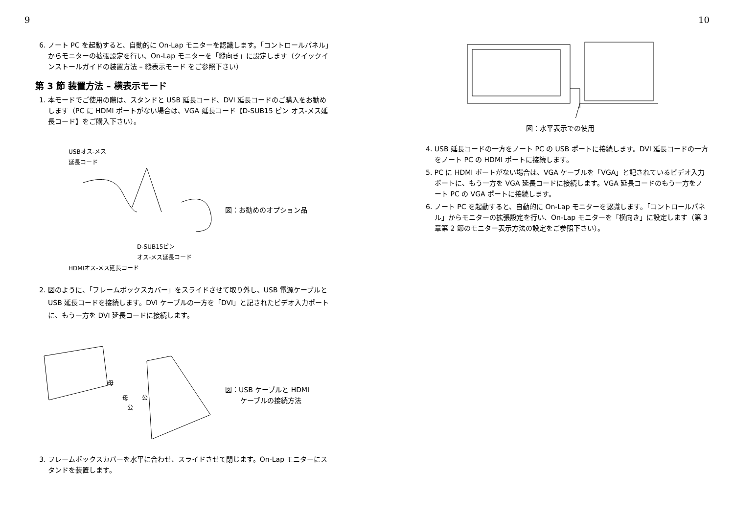9
6. ノート PC を起動すると、自動的に On-Lap モニターを認識します。「コントロールパネル」からモニターの拡張設定を行い、On-Lap モニターを「縦向き」に設定します（クイックインストールガイドの装置方法 – 縦表示モード をご参照下さい）
第 3 節 装置方法 – 横表示モード
1. 本モードでご使用の際は、スタンドと USB 延長コード、DVI 延長コードのご購入をお勧めします（PC に HDMI ポートがない場合は、VGA 延長コード【D-SUB15 ピン オス-メス延長コード】をご購入下さい）。
USBオス-メス
延長コード
D-SUB15ピン
オス-メス延長コード
HDMIオス-メス延長コード
図：お勧めのオプション品
2. 図のように、「フレームボックスカバー」をスライドさせて取り外し、USB 電源ケーブルと USB 延長コードを接続します。DVI ケーブルの一方を「DVI」と記されたビデオ入力ポートに、もうー方を DVI 延長コードに接続します。
母
母
公
公
図：USB ケーブルと HDMI
ケーブルの接続方法
3. フレームボックスカバーを水平に合わせ、スライドさせて閉じます。On-Lap モニターにスタンドを装置します。
10
図：水平表示での使用
4. USB 延長コードの一方をノート PC の USB ポートに接続します。DVI 延長コードの一方をノート PC の HDMI ポートに接続します。
5. PC に HDMI ポートがない場合は、VGA ケーブルを「VGA」と記されているビデオ入力ポートに、もう一方を VGA 延長コードに接続します。VGA 延長コードのもう一方をノート PC の VGA ポートに接続します。
6. ノート PC を起動すると、自動的に On-Lap モニターを認識します。「コントロールパネル」からモニターの拡張設定を行い、On-Lap モニターを「横向き」に設定します（第 3 章第 2 節のモニター表示方法の設定をご参照下さい）。